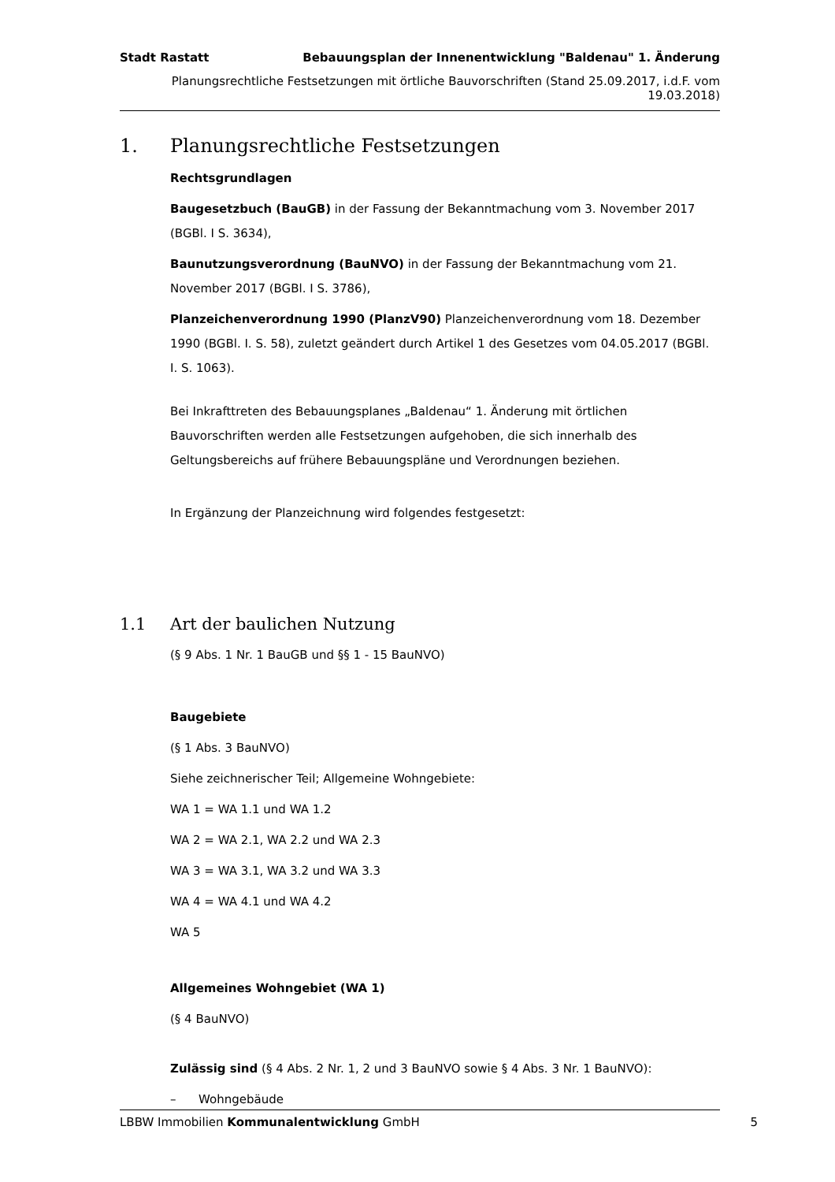Stadt Rastatt Bebauungsplan der Innenentwicklung "Baldenau" 1. Änderung
Planungsrechtliche Festsetzungen mit örtliche Bauvorschriften (Stand 25.09.2017, i.d.F. vom 19.03.2018)
1. Planungsrechtliche Festsetzungen
Rechtsgrundlagen
Baugesetzbuch (BauGB) in der Fassung der Bekanntmachung vom 3. November 2017 (BGBl. I S. 3634),
Baunutzungsverordnung (BauNVO) in der Fassung der Bekanntmachung vom 21. November 2017 (BGBl. I S. 3786),
Planzeichenverordnung 1990 (PlanzV90) Planzeichenverordnung vom 18. Dezember 1990 (BGBl. I. S. 58), zuletzt geändert durch Artikel 1 des Gesetzes vom 04.05.2017 (BGBl. I. S. 1063).
Bei Inkrafttreten des Bebauungsplanes „Baldenau“ 1. Änderung mit örtlichen Bauvorschriften werden alle Festsetzungen aufgehoben, die sich innerhalb des Geltungsbereichs auf frühere Bebauungspläne und Verordnungen beziehen.
In Ergänzung der Planzeichnung wird folgendes festgesetzt:
1.1 Art der baulichen Nutzung
(§ 9 Abs. 1 Nr. 1 BauGB und §§ 1 - 15 BauNVO)
Baugebiete
(§ 1 Abs. 3 BauNVO)
Siehe zeichnerischer Teil; Allgemeine Wohngebiete:
WA 1 = WA 1.1 und WA 1.2
WA 2 = WA 2.1, WA 2.2 und WA 2.3
WA 3 = WA 3.1, WA 3.2 und WA 3.3
WA 4 = WA 4.1 und WA 4.2
WA 5
Allgemeines Wohngebiet (WA 1)
(§ 4 BauNVO)
Zulässig sind (§ 4 Abs. 2 Nr. 1, 2 und 3 BauNVO sowie § 4 Abs. 3 Nr. 1 BauNVO):
– Wohngebäude
LBBW Immobilien Kommunalentwicklung GmbH 5